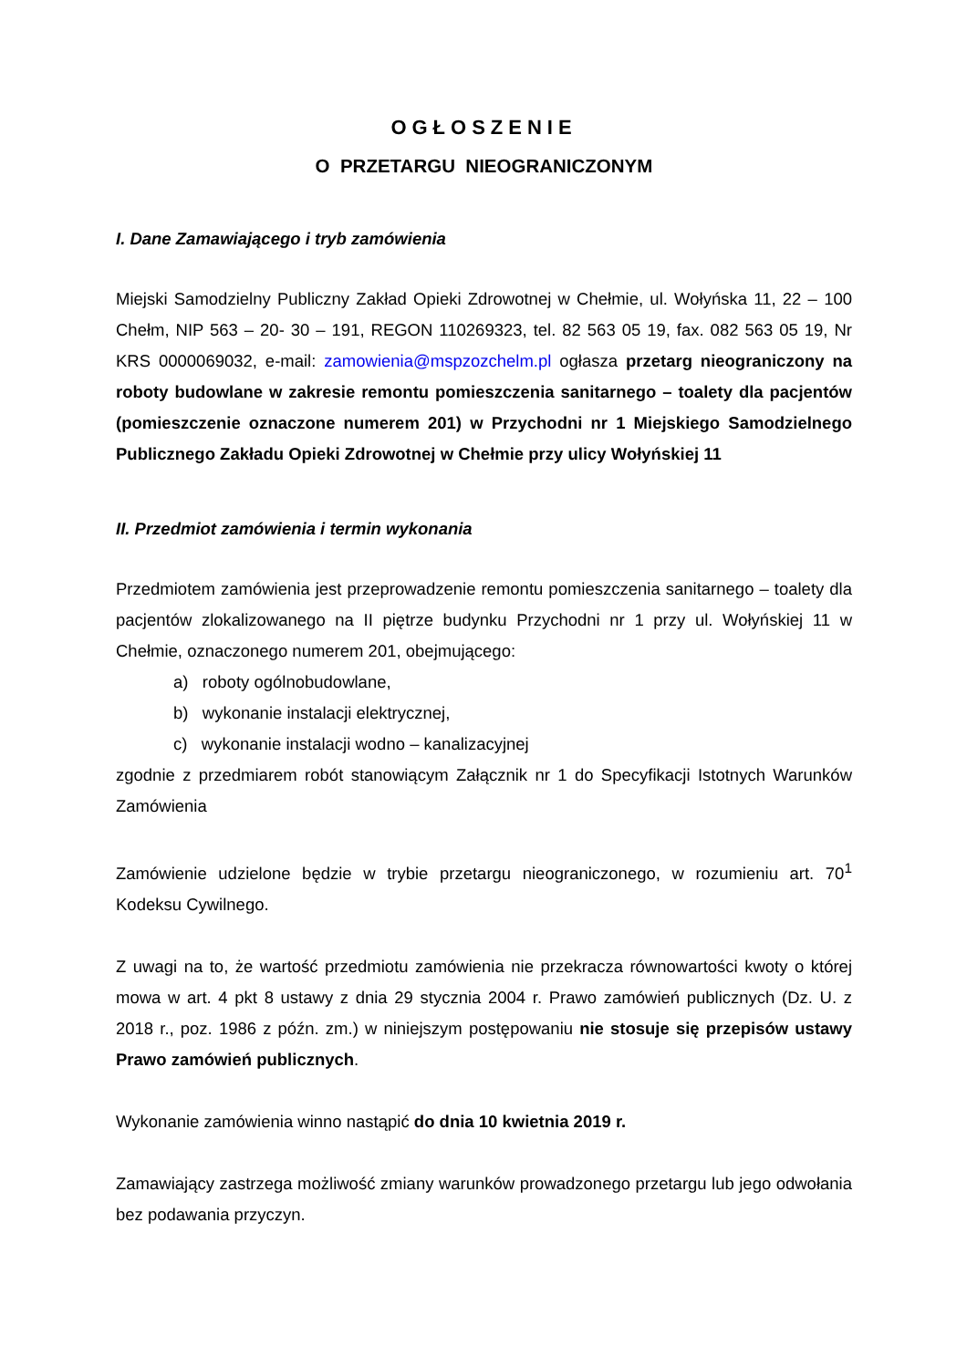OGŁOSZENIE
O PRZETARGU NIEOGRANICZONYM
I. Dane Zamawiającego i tryb zamówienia
Miejski Samodzielny Publiczny Zakład Opieki Zdrowotnej w Chełmie, ul. Wołyńska 11, 22 – 100 Chełm, NIP 563 – 20- 30 – 191, REGON 110269323, tel. 82 563 05 19, fax. 082 563 05 19, Nr KRS 0000069032, e-mail: zamowienia@mspzozchelm.pl ogłasza przetarg nieograniczony na roboty budowlane w zakresie remontu pomieszczenia sanitarnego – toalety dla pacjentów (pomieszczenie oznaczone numerem 201) w Przychodni nr 1 Miejskiego Samodzielnego Publicznego Zakładu Opieki Zdrowotnej w Chełmie przy ulicy Wołyńskiej 11
II. Przedmiot zamówienia i termin wykonania
Przedmiotem zamówienia jest przeprowadzenie remontu pomieszczenia sanitarnego – toalety dla pacjentów zlokalizowanego na II piętrze budynku Przychodni nr 1 przy ul. Wołyńskiej 11 w Chełmie, oznaczonego numerem 201, obejmującego:
a) roboty ogólnobudowlane,
b) wykonanie instalacji elektrycznej,
c) wykonanie instalacji wodno – kanalizacyjnej
zgodnie z przedmiarem robót stanowiącym Załącznik nr 1 do Specyfikacji Istotnych Warunków Zamówienia
Zamówienie udzielone będzie w trybie przetargu nieograniczonego, w rozumieniu art. 70<sup>1</sup> Kodeksu Cywilnego.
Z uwagi na to, że wartość przedmiotu zamówienia nie przekracza równowartości kwoty o której mowa w art. 4 pkt 8 ustawy z dnia 29 stycznia 2004 r. Prawo zamówień publicznych (Dz. U. z 2018 r., poz. 1986 z późn. zm.) w niniejszym postępowaniu nie stosuje się przepisów ustawy Prawo zamówień publicznych.
Wykonanie zamówienia winno nastąpić do dnia 10 kwietnia 2019 r.
Zamawiający zastrzega możliwość zmiany warunków prowadzonego przetargu lub jego odwołania bez podawania przyczyn.